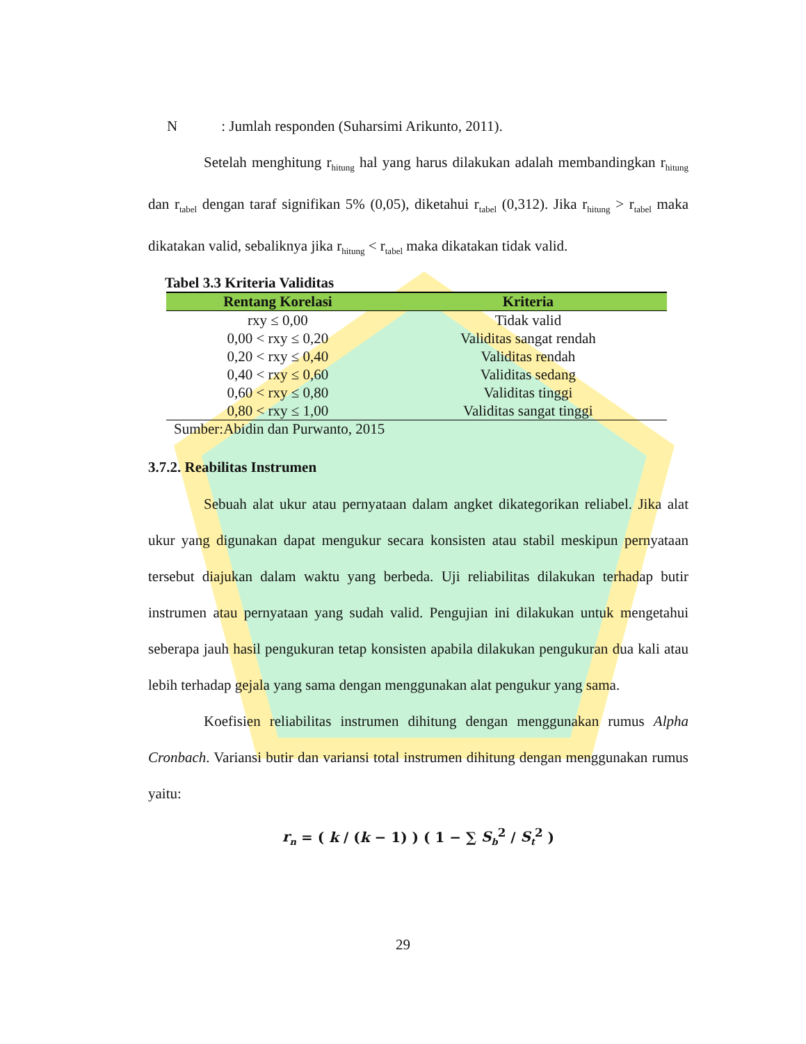N : Jumlah responden (Suharsimi Arikunto, 2011).
Setelah menghitung r<sub>hitung</sub> hal yang harus dilakukan adalah membandingkan r<sub>hitung</sub> dan r<sub>tabel</sub> dengan taraf signifikan 5% (0,05), diketahui r<sub>tabel</sub> (0,312). Jika r<sub>hitung</sub> > r<sub>tabel</sub> maka dikatakan valid, sebaliknya jika r<sub>hitung</sub> < r<sub>tabel</sub> maka dikatakan tidak valid.
Tabel 3.3 Kriteria Validitas
| Rentang Korelasi | Kriteria |
| --- | --- |
| rxy ≤ 0,00 | Tidak valid |
| 0,00 < rxy ≤ 0,20 | Validitas sangat rendah |
| 0,20 < rxy ≤ 0,40 | Validitas rendah |
| 0,40 < rxy ≤ 0,60 | Validitas sedang |
| 0,60 < rxy ≤ 0,80 | Validitas tinggi |
| 0,80 < rxy ≤ 1,00 | Validitas sangat tinggi |
Sumber:Abidin dan Purwanto, 2015
3.7.2. Reabilitas Instrumen
Sebuah alat ukur atau pernyataan dalam angket dikategorikan reliabel. Jika alat ukur yang digunakan dapat mengukur secara konsisten atau stabil meskipun pernyataan tersebut diajukan dalam waktu yang berbeda. Uji reliabilitas dilakukan terhadap butir instrumen atau pernyataan yang sudah valid. Pengujian ini dilakukan untuk mengetahui seberapa jauh hasil pengukuran tetap konsisten apabila dilakukan pengukuran dua kali atau lebih terhadap gejala yang sama dengan menggunakan alat pengukur yang sama.
Koefisien reliabilitas instrumen dihitung dengan menggunakan rumus Alpha Cronbach. Variansi butir dan variansi total instrumen dihitung dengan menggunakan rumus yaitu:
r<sub>n</sub> = ( k / (k − 1) ) ( 1 − ∑ S<sub>b</sub><sup>2</sup> / S<sub>t</sub><sup>2</sup> )
29